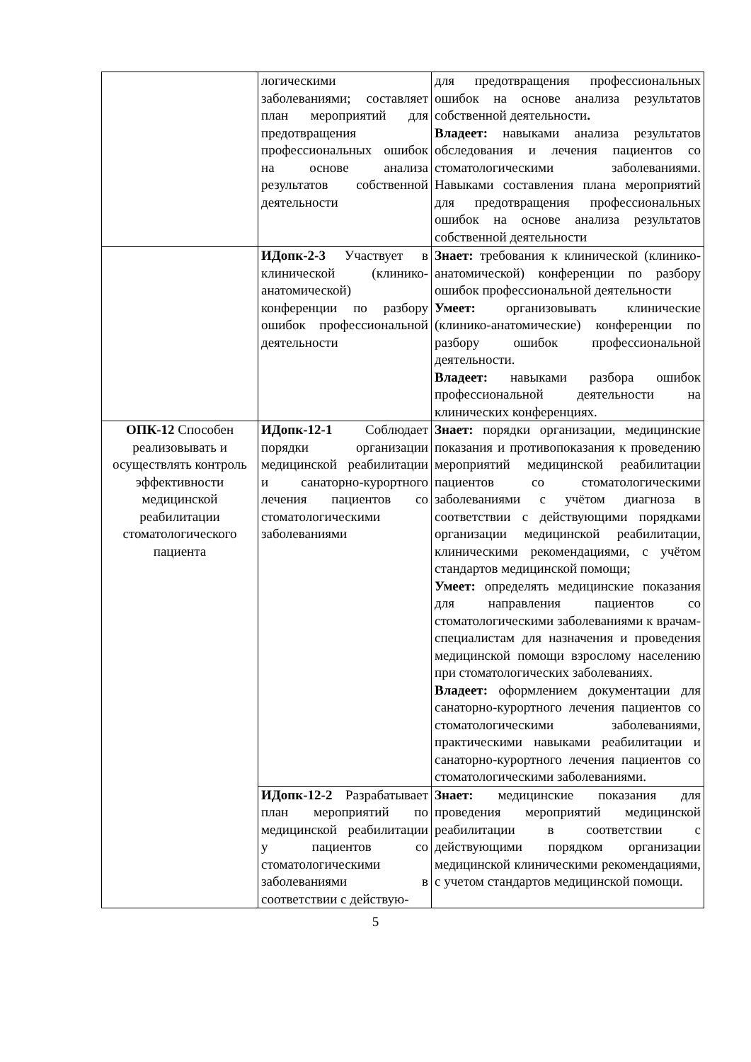| | логическими заболеваниями; составляет план мероприятий для предотвращения профессиональных ошибок на основе анализа результатов собственной деятельности | для предотвращения профессиональных ошибок на основе анализа результатов собственной деятельности . Владеет: навыками анализа результатов обследования и лечения пациентов со стоматологическими заболеваниями. Навыками составления плана мероприятий для предотвращения профессиональных ошибок на основе анализа результатов собственной деятельности |
| | ИДопк-2-3 Участвует в клинической (клинико-анатомической) конференции по разбору ошибок профессиональной деятельности | Знает: требования к клинической (клинико-анатомической) конференции по разбору ошибок профессиональной деятельности Умеет: организовывать клинические (клинико-анатомические) конференции по разбору ошибок профессиональной деятельности. Владеет: навыками разбора ошибок профессиональной деятельности на клинических конференциях. |
| ОПК-12 Способен реализовывать и осуществлять контроль эффективности медицинской реабилитации стоматологического пациента | ИДопк-12-1 Соблюдает порядки организации медицинской реабилитации и санаторно-курортного лечения пациентов со стоматологическими заболеваниями | Знает: порядки организации, медицинские показания и противопоказания к проведению мероприятий медицинской реабилитации пациентов со стоматологическими заболеваниями с учётом диагноза в соответствии с действующими порядками организации медицинской реабилитации, клиническими рекомендациями, с учётом стандартов медицинской помощи; Умеет: определять медицинские показания для направления пациентов со стоматологическими заболеваниями к врачам-специалистам для назначения и проведения медицинской помощи взрослому населению при стоматологических заболеваниях. Владеет: оформлением документации для санаторно-курортного лечения пациентов со стоматологическими заболеваниями, практическими навыками реабилитации и санаторно-курортного лечения пациентов со стоматологическими заболеваниями. |
| | ИДопк-12-2 Разрабатывает план мероприятий по медицинской реабилитации у пациентов со стоматологическими заболеваниями в соответствии с действую- | Знает: медицинские показания для проведения мероприятий медицинской реабилитации в соответствии с действующими порядком организации медицинской клиническими рекомендациями, с учетом стандартов медицинской помощи. |
5